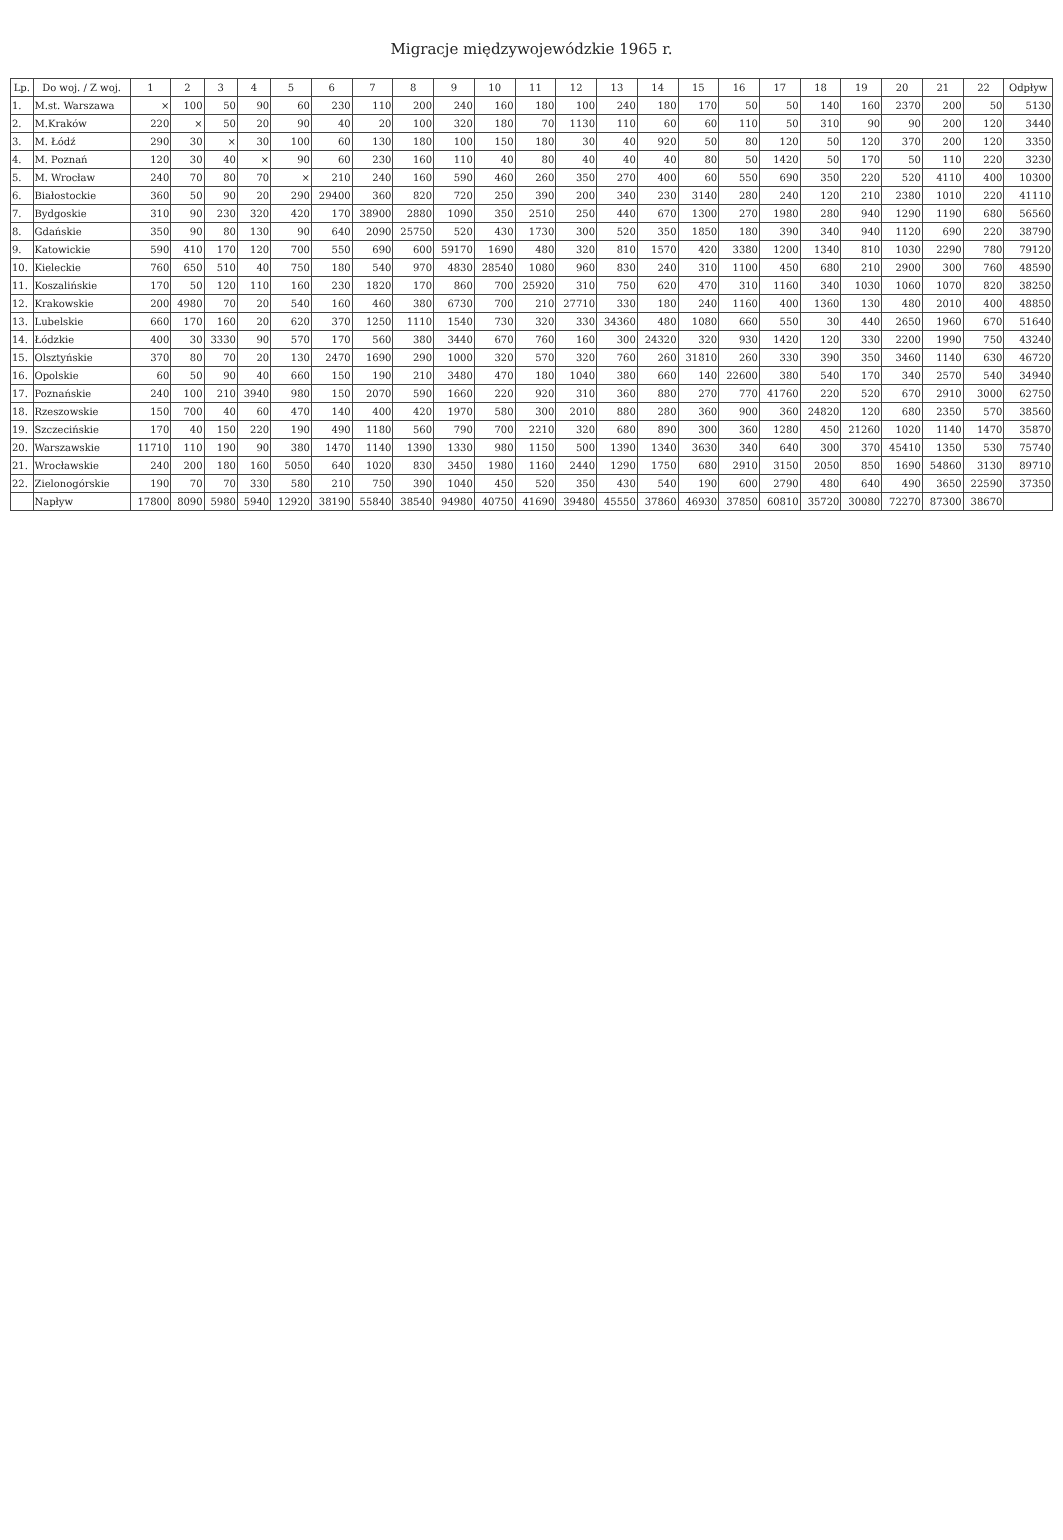Migracje międzywojewódzkie 1965 r.
| Lp. | Do woj. / Z woj. | 1 | 2 | 3 | 4 | 5 | 6 | 7 | 8 | 9 | 10 | 11 | 12 | 13 | 14 | 15 | 16 | 17 | 18 | 19 | 20 | 21 | 22 | Odpływ |
| --- | --- | --- | --- | --- | --- | --- | --- | --- | --- | --- | --- | --- | --- | --- | --- | --- | --- | --- | --- | --- | --- | --- | --- | --- |
| 1. | M.st. Warszawa | × | 100 | 50 | 90 | 60 | 230 | 110 | 200 | 240 | 160 | 180 | 100 | 240 | 180 | 170 | 50 | 50 | 140 | 160 | 2370 | 200 | 50 | 5130 |
| 2. | M.Kraków | 220 | × | 50 | 20 | 90 | 40 | 20 | 100 | 320 | 180 | 70 | 1130 | 110 | 60 | 60 | 110 | 50 | 310 | 90 | 90 | 200 | 120 | 3440 |
| 3. | M. Łódź | 290 | 30 | × | 30 | 100 | 60 | 130 | 180 | 100 | 150 | 180 | 30 | 40 | 920 | 50 | 80 | 120 | 50 | 120 | 370 | 200 | 120 | 3350 |
| 4. | M. Poznań | 120 | 30 | 40 | × | 90 | 60 | 230 | 160 | 110 | 40 | 80 | 40 | 40 | 40 | 80 | 50 | 1420 | 50 | 170 | 50 | 110 | 220 | 3230 |
| 5. | M. Wrocław | 240 | 70 | 80 | 70 | × | 210 | 240 | 160 | 590 | 460 | 260 | 350 | 270 | 400 | 60 | 550 | 690 | 350 | 220 | 520 | 4110 | 400 | 10300 |
| 6. | Białostockie | 360 | 50 | 90 | 20 | 290 | 29400 | 360 | 820 | 720 | 250 | 390 | 200 | 340 | 230 | 3140 | 280 | 240 | 120 | 210 | 2380 | 1010 | 220 | 41110 |
| 7. | Bydgoskie | 310 | 90 | 230 | 320 | 420 | 170 | 38900 | 2880 | 1090 | 350 | 2510 | 250 | 440 | 670 | 1300 | 270 | 1980 | 280 | 940 | 1290 | 1190 | 680 | 56560 |
| 8. | Gdańskie | 350 | 90 | 80 | 130 | 90 | 640 | 2090 | 25750 | 520 | 430 | 1730 | 300 | 520 | 350 | 1850 | 180 | 390 | 340 | 940 | 1120 | 690 | 220 | 38790 |
| 9. | Katowickie | 590 | 410 | 170 | 120 | 700 | 550 | 690 | 600 | 59170 | 1690 | 480 | 320 | 810 | 1570 | 420 | 3380 | 1200 | 1340 | 810 | 1030 | 2290 | 780 | 79120 |
| 10. | Kieleckie | 760 | 650 | 510 | 40 | 750 | 180 | 540 | 970 | 4830 | 28540 | 1080 | 960 | 830 | 240 | 310 | 1100 | 450 | 680 | 210 | 2900 | 300 | 760 | 48590 |
| 11. | Koszalińskie | 170 | 50 | 120 | 110 | 160 | 230 | 1820 | 170 | 860 | 700 | 25920 | 310 | 750 | 620 | 470 | 310 | 1160 | 340 | 1030 | 1060 | 1070 | 820 | 38250 |
| 12. | Krakowskie | 200 | 4980 | 70 | 20 | 540 | 160 | 460 | 380 | 6730 | 700 | 210 | 27710 | 330 | 180 | 240 | 1160 | 400 | 1360 | 130 | 480 | 2010 | 400 | 48850 |
| 13. | Lubelskie | 660 | 170 | 160 | 20 | 620 | 370 | 1250 | 1110 | 1540 | 730 | 320 | 330 | 34360 | 480 | 1080 | 660 | 550 | 30 | 440 | 2650 | 1960 | 670 | 51640 |
| 14. | Łódzkie | 400 | 30 | 3330 | 90 | 570 | 170 | 560 | 380 | 3440 | 670 | 760 | 160 | 300 | 24320 | 320 | 930 | 1420 | 120 | 330 | 2200 | 1990 | 750 | 43240 |
| 15. | Olsztyńskie | 370 | 80 | 70 | 20 | 130 | 2470 | 1690 | 290 | 1000 | 320 | 570 | 320 | 760 | 260 | 31810 | 260 | 330 | 390 | 350 | 3460 | 1140 | 630 | 46720 |
| 16. | Opolskie | 60 | 50 | 90 | 40 | 660 | 150 | 190 | 210 | 3480 | 470 | 180 | 1040 | 380 | 660 | 140 | 22600 | 380 | 540 | 170 | 340 | 2570 | 540 | 34940 |
| 17. | Poznańskie | 240 | 100 | 210 | 3940 | 980 | 150 | 2070 | 590 | 1660 | 220 | 920 | 310 | 360 | 880 | 270 | 770 | 41760 | 220 | 520 | 670 | 2910 | 3000 | 62750 |
| 18. | Rzeszowskie | 150 | 700 | 40 | 60 | 470 | 140 | 400 | 420 | 1970 | 580 | 300 | 2010 | 880 | 280 | 360 | 900 | 360 | 24820 | 120 | 680 | 2350 | 570 | 38560 |
| 19. | Szczecińskie | 170 | 40 | 150 | 220 | 190 | 490 | 1180 | 560 | 790 | 700 | 2210 | 320 | 680 | 890 | 300 | 360 | 1280 | 450 | 21260 | 1020 | 1140 | 1470 | 35870 |
| 20. | Warszawskie | 11710 | 110 | 190 | 90 | 380 | 1470 | 1140 | 1390 | 1330 | 980 | 1150 | 500 | 1390 | 1340 | 3630 | 340 | 640 | 300 | 370 | 45410 | 1350 | 530 | 75740 |
| 21. | Wrocławskie | 240 | 200 | 180 | 160 | 5050 | 640 | 1020 | 830 | 3450 | 1980 | 1160 | 2440 | 1290 | 1750 | 680 | 2910 | 3150 | 2050 | 850 | 1690 | 54860 | 3130 | 89710 |
| 22. | Zielonogórskie | 190 | 70 | 70 | 330 | 580 | 210 | 750 | 390 | 1040 | 450 | 520 | 350 | 430 | 540 | 190 | 600 | 2790 | 480 | 640 | 490 | 3650 | 22590 | 37350 |
| | Napływ | 17800 | 8090 | 5980 | 5940 | 12920 | 38190 | 55840 | 38540 | 94980 | 40750 | 41690 | 39480 | 45550 | 37860 | 46930 | 37850 | 60810 | 35720 | 30080 | 72270 | 87300 | 38670 | |